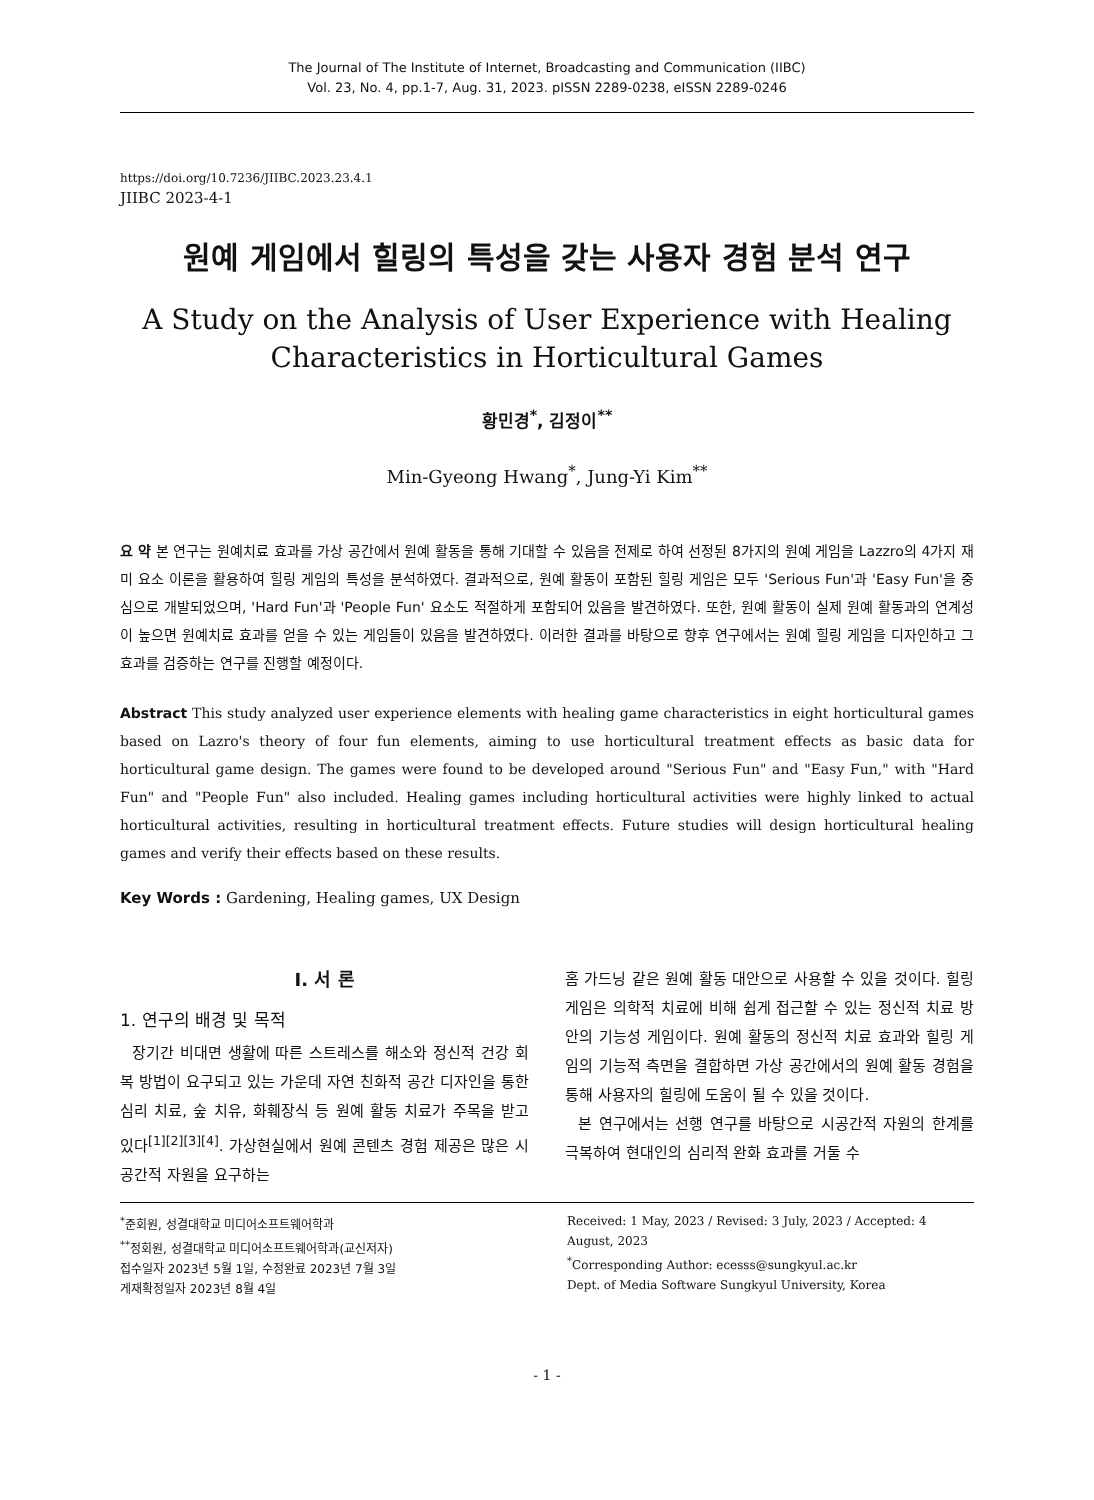The Journal of The Institute of Internet, Broadcasting and Communication (IIBC)
Vol. 23, No. 4, pp.1-7, Aug. 31, 2023. pISSN 2289-0238, eISSN 2289-0246
https://doi.org/10.7236/JIIBC.2023.23.4.1
JIIBC 2023-4-1
원예 게임에서 힐링의 특성을 갖는 사용자 경험 분석 연구
A Study on the Analysis of User Experience with Healing Characteristics in Horticultural Games
황민경<sup>*</sup>, 김정이<sup>**</sup>
Min-Gyeong Hwang<sup>*</sup>, Jung-Yi Kim<sup>**</sup>
요 약 본 연구는 원예치료 효과를 가상 공간에서 원예 활동을 통해 기대할 수 있음을 전제로 하여 선정된 8가지의 원예 게임을 Lazzro의 4가지 재미 요소 이론을 활용하여 힐링 게임의 특성을 분석하였다. 결과적으로, 원예 활동이 포함된 힐링 게임은 모두 'Serious Fun'과 'Easy Fun'을 중심으로 개발되었으며, 'Hard Fun'과 'People Fun' 요소도 적절하게 포함되어 있음을 발견하였다. 또한, 원예 활동이 실제 원예 활동과의 연계성이 높으면 원예치료 효과를 얻을 수 있는 게임들이 있음을 발견하였다. 이러한 결과를 바탕으로 향후 연구에서는 원예 힐링 게임을 디자인하고 그 효과를 검증하는 연구를 진행할 예정이다.
Abstract This study analyzed user experience elements with healing game characteristics in eight horticultural games based on Lazro's theory of four fun elements, aiming to use horticultural treatment effects as basic data for horticultural game design. The games were found to be developed around "Serious Fun" and "Easy Fun," with "Hard Fun" and "People Fun" also included. Healing games including horticultural activities were highly linked to actual horticultural activities, resulting in horticultural treatment effects. Future studies will design horticultural healing games and verify their effects based on these results.
Key Words : Gardening, Healing games, UX Design
Ⅰ. 서 론
1. 연구의 배경 및 목적
장기간 비대면 생활에 따른 스트레스를 해소와 정신적 건강 회복 방법이 요구되고 있는 가운데 자연 친화적 공간 디자인을 통한 심리 치료, 숲 치유, 화훼장식 등 원예 활동 치료가 주목을 받고 있다<sup>[1][2][3][4]</sup>. 가상현실에서 원예 콘텐츠 경험 제공은 많은 시공간적 자원을 요구하는
홈 가드닝 같은 원예 활동 대안으로 사용할 수 있을 것이다. 힐링 게임은 의학적 치료에 비해 쉽게 접근할 수 있는 정신적 치료 방안의 기능성 게임이다. 원예 활동의 정신적 치료 효과와 힐링 게임의 기능적 측면을 결합하면 가상 공간에서의 원예 활동 경험을 통해 사용자의 힐링에 도움이 될 수 있을 것이다.
본 연구에서는 선행 연구를 바탕으로 시공간적 자원의 한계를 극복하여 현대인의 심리적 완화 효과를 거둘 수
<sup>*</sup> 준회원, 성결대학교 미디어소프트웨어학과
<sup>**</sup> 정회원, 성결대학교 미디어소프트웨어학과(교신저자)
접수일자 2023년 5월 1일, 수정완료 2023년 7월 3일
게재확정일자 2023년 8월 4일
Received: 1 May, 2023 / Revised: 3 July, 2023 / Accepted: 4 August, 2023
<sup>*</sup> Corresponding Author: ecesss@sungkyul.ac.kr
Dept. of Media Software Sungkyul University, Korea
- 1 -